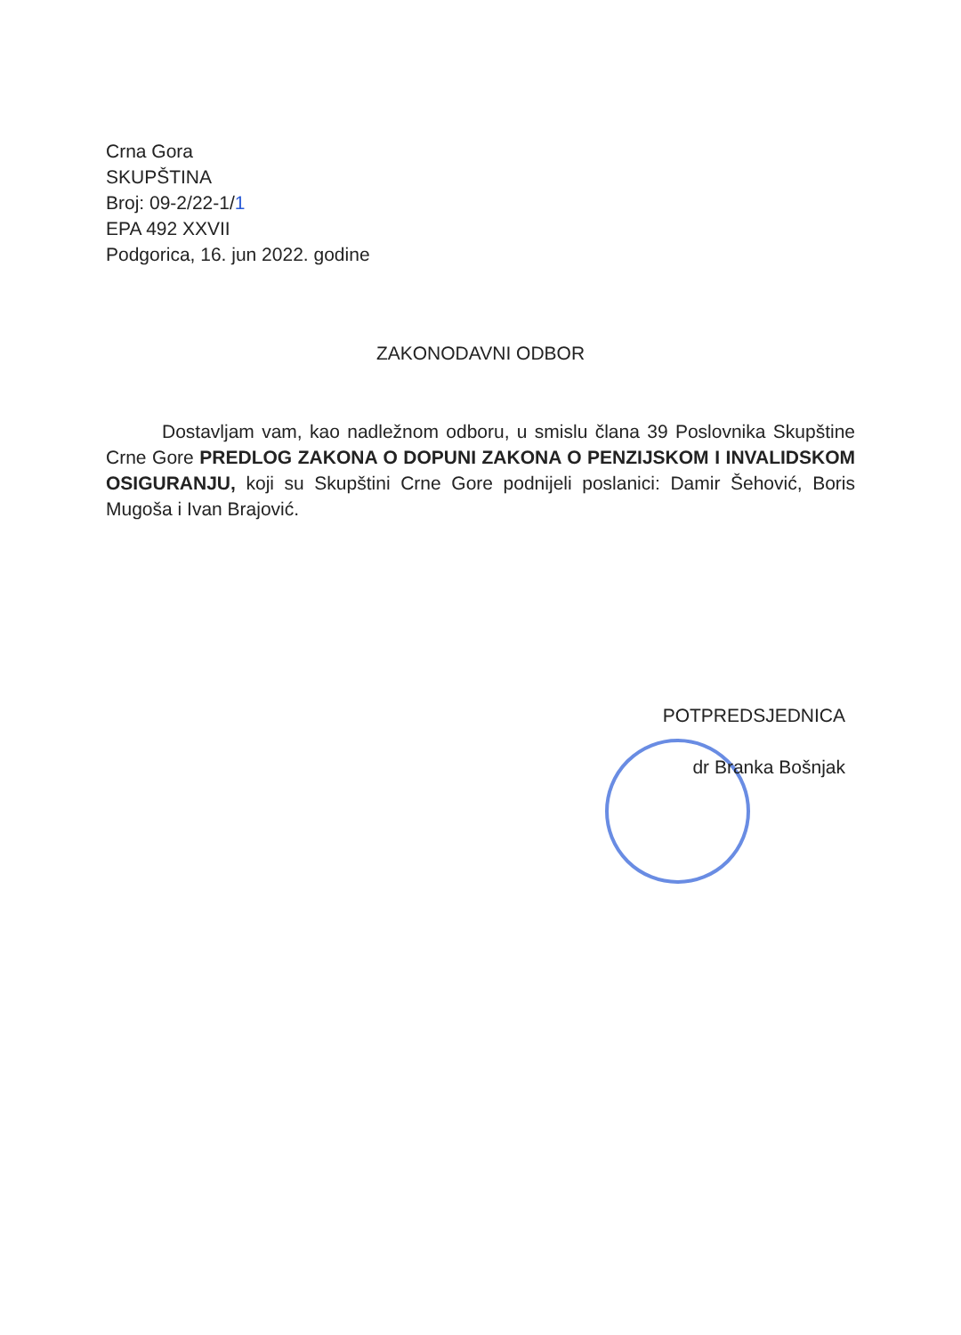Crna Gora
SKUPŠTINA
Broj: 09-2/22-1/1
EPA 492 XXVII
Podgorica, 16. jun 2022. godine
ZAKONODAVNI ODBOR
Dostavljam vam, kao nadležnom odboru, u smislu člana 39 Poslovnika Skupštine Crne Gore PREDLOG ZAKONA O DOPUNI ZAKONA O PENZIJSKOM I INVALIDSKOM OSIGURANJU, koji su Skupštini Crne Gore podnijeli poslanici: Damir Šehović, Boris Mugoša i Ivan Brajović.
POTPREDSJEDNICA
dr Branka Bošnjak